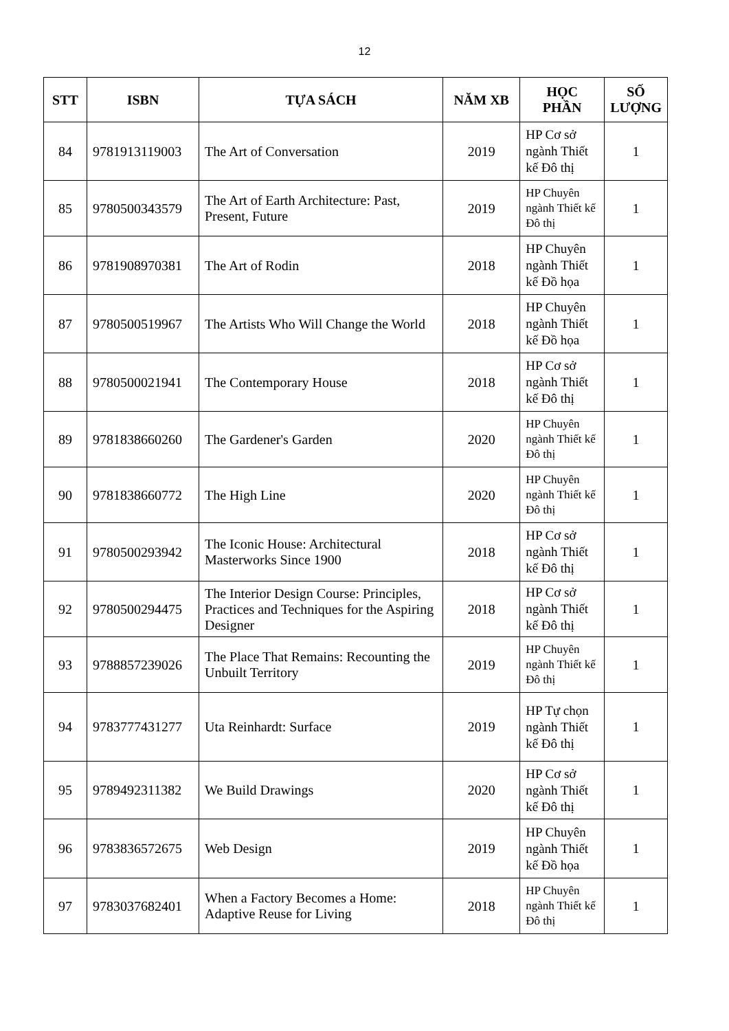12
| STT | ISBN | TỰA SÁCH | NĂM XB | HỌC PHẦN | SỐ LƯỢNG |
| --- | --- | --- | --- | --- | --- |
| 84 | 9781913119003 | The Art of Conversation | 2019 | HP Cơ sở ngành Thiết kế Đô thị | 1 |
| 85 | 9780500343579 | The Art of Earth Architecture: Past, Present, Future | 2019 | HP Chuyên ngành Thiết kế Đô thị | 1 |
| 86 | 9781908970381 | The Art of Rodin | 2018 | HP Chuyên ngành Thiết kế Đồ họa | 1 |
| 87 | 9780500519967 | The Artists Who Will Change the World | 2018 | HP Chuyên ngành Thiết kế Đồ họa | 1 |
| 88 | 9780500021941 | The Contemporary House | 2018 | HP Cơ sở ngành Thiết kế Đô thị | 1 |
| 89 | 9781838660260 | The Gardener's Garden | 2020 | HP Chuyên ngành Thiết kế Đô thị | 1 |
| 90 | 9781838660772 | The High Line | 2020 | HP Chuyên ngành Thiết kế Đô thị | 1 |
| 91 | 9780500293942 | The Iconic House: Architectural Masterworks Since 1900 | 2018 | HP Cơ sở ngành Thiết kế Đô thị | 1 |
| 92 | 9780500294475 | The Interior Design Course: Principles, Practices and Techniques for the Aspiring Designer | 2018 | HP Cơ sở ngành Thiết kế Đô thị | 1 |
| 93 | 9788857239026 | The Place That Remains: Recounting the Unbuilt Territory | 2019 | HP Chuyên ngành Thiết kế Đô thị | 1 |
| 94 | 9783777431277 | Uta Reinhardt: Surface | 2019 | HP Tự chọn ngành Thiết kế Đô thị | 1 |
| 95 | 9789492311382 | We Build Drawings | 2020 | HP Cơ sở ngành Thiết kế Đô thị | 1 |
| 96 | 9783836572675 | Web Design | 2019 | HP Chuyên ngành Thiết kế Đồ họa | 1 |
| 97 | 9783037682401 | When a Factory Becomes a Home: Adaptive Reuse for Living | 2018 | HP Chuyên ngành Thiết kế Đô thị | 1 |